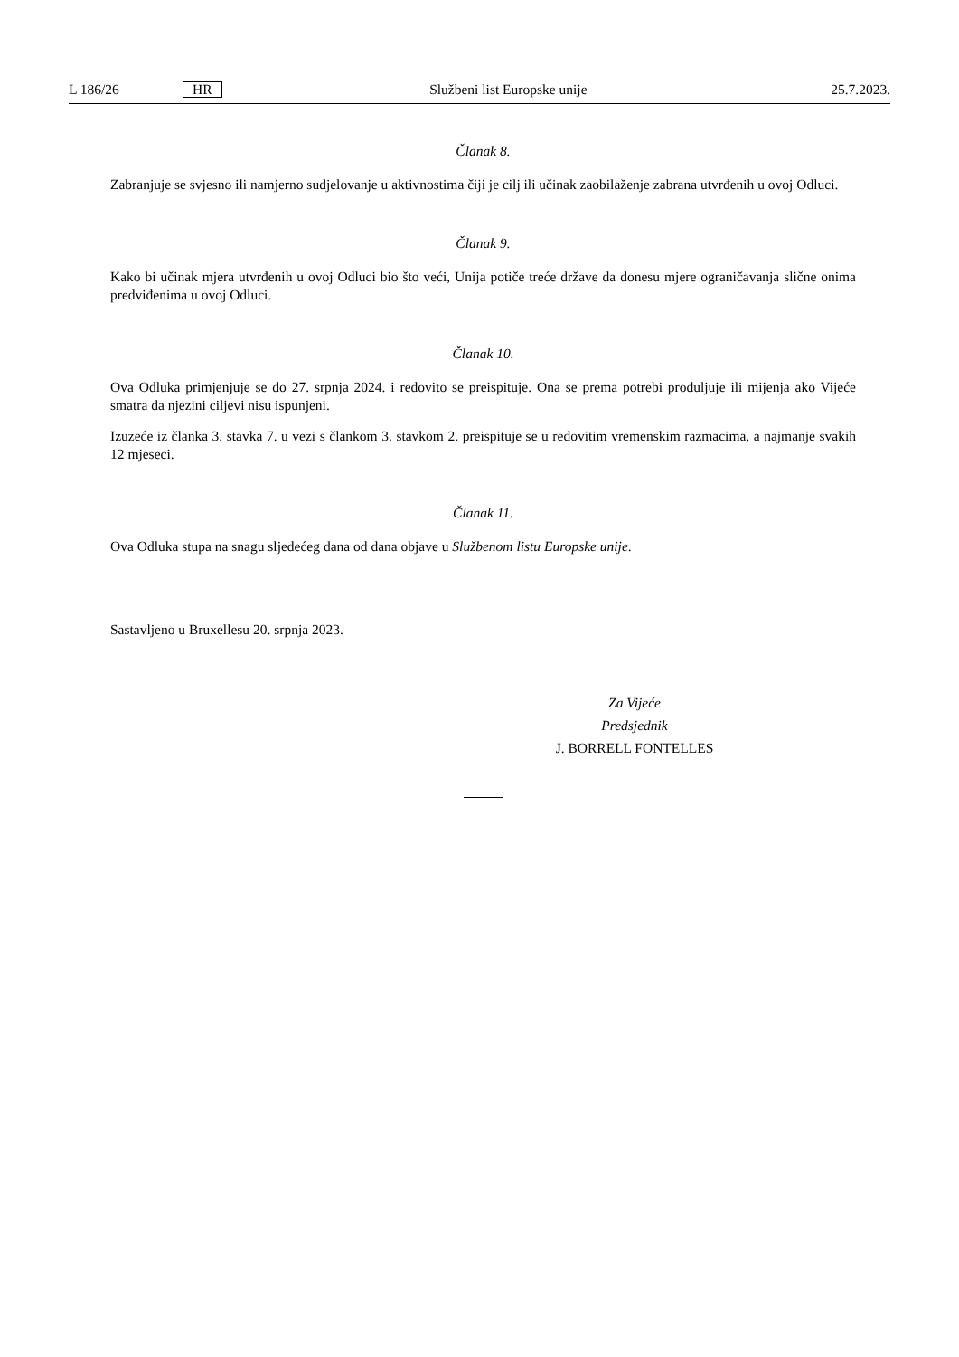L 186/26 HR Službeni list Europske unije 25.7.2023.
Članak 8.
Zabranjuje se svjesno ili namjerno sudjelovanje u aktivnostima čiji je cilj ili učinak zaobilaženje zabrana utvrđenih u ovoj Odluci.
Članak 9.
Kako bi učinak mjera utvrđenih u ovoj Odluci bio što veći, Unija potiče treće države da donesu mjere ograničavanja slične onima predviđenima u ovoj Odluci.
Članak 10.
Ova Odluka primjenjuje se do 27. srpnja 2024. i redovito se preispituje. Ona se prema potrebi produljuje ili mijenja ako Vijeće smatra da njezini ciljevi nisu ispunjeni.
Izuzeće iz članka 3. stavka 7. u vezi s člankom 3. stavkom 2. preispituje se u redovitim vremenskim razmacima, a najmanje svakih 12 mjeseci.
Članak 11.
Ova Odluka stupa na snagu sljedećeg dana od dana objave u Službenom listu Europske unije.
Sastavljeno u Bruxellesu 20. srpnja 2023.
Za Vijeće
Predsjednik
J. BORRELL FONTELLES